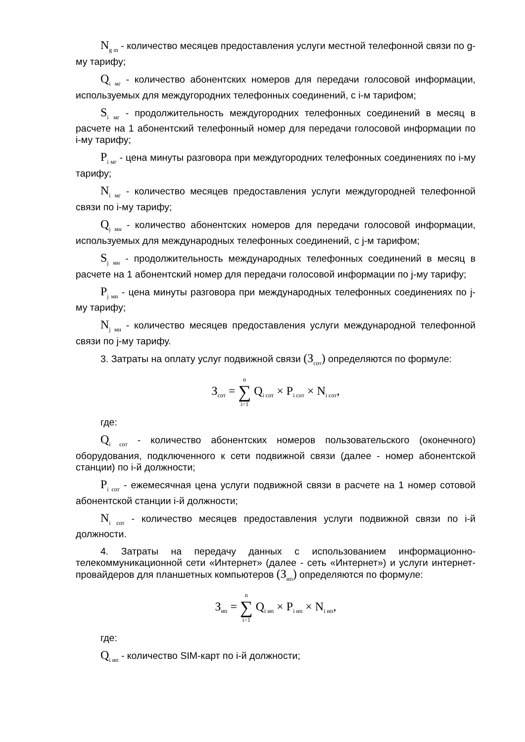N<sub>g m</sub> - количество месяцев предоставления услуги местной телефонной связи по g-му тарифу;
Q<sub>i мг</sub> - количество абонентских номеров для передачи голосовой информации, используемых для междугородних телефонных соединений, с i-м тарифом;
S<sub>i мг</sub> - продолжительность междугородних телефонных соединений в месяц в расчете на 1 абонентский телефонный номер для передачи голосовой информации по i-му тарифу;
P<sub>i мг</sub> - цена минуты разговора при междугородних телефонных соединениях по i-му тарифу;
N<sub>i мг</sub> - количество месяцев предоставления услуги междугородней телефонной связи по i-му тарифу;
Q<sub>j мн</sub> - количество абонентских номеров для передачи голосовой информации, используемых для международных телефонных соединений, с j-м тарифом;
S<sub>j мн</sub> - продолжительность международных телефонных соединений в месяц в расчете на 1 абонентский номер для передачи голосовой информации по j-му тарифу;
P<sub>j мн</sub> - цена минуты разговора при международных телефонных соединениях по j-му тарифу;
N<sub>j мн</sub> - количество месяцев предоставления услуги международной телефонной связи по j-му тарифу.
3. Затраты на оплату услуг подвижной связи (З<sub>сот</sub>) определяются по формуле:
З<sub>сот</sub> = n ∑ i=1 Q<sub>i сот</sub> × P<sub>i сот</sub> × N<sub>i сот</sub>,
где:
Q<sub>i сот</sub> - количество абонентских номеров пользовательского (оконечного) оборудования, подключенного к сети подвижной связи (далее - номер абонентской станции) по i-й должности;
P<sub>i сот</sub> - ежемесячная цена услуги подвижной связи в расчете на 1 номер сотовой абонентской станции i-й должности;
N<sub>i сот</sub> - количество месяцев предоставления услуги подвижной связи по i-й должности.
4. Затраты на передачу данных с использованием информационно-телекоммуникационной сети «Интернет» (далее - сеть «Интернет») и услуги интернет-провайдеров для планшетных компьютеров (З<sub>ип</sub>) определяются по формуле:
З<sub>ип</sub> = n ∑ i=1 Q<sub>i ип</sub> × P<sub>i ип</sub> × N<sub>i ип</sub>,
где:
Q<sub>i ип</sub> - количество SIM-карт по i-й должности;